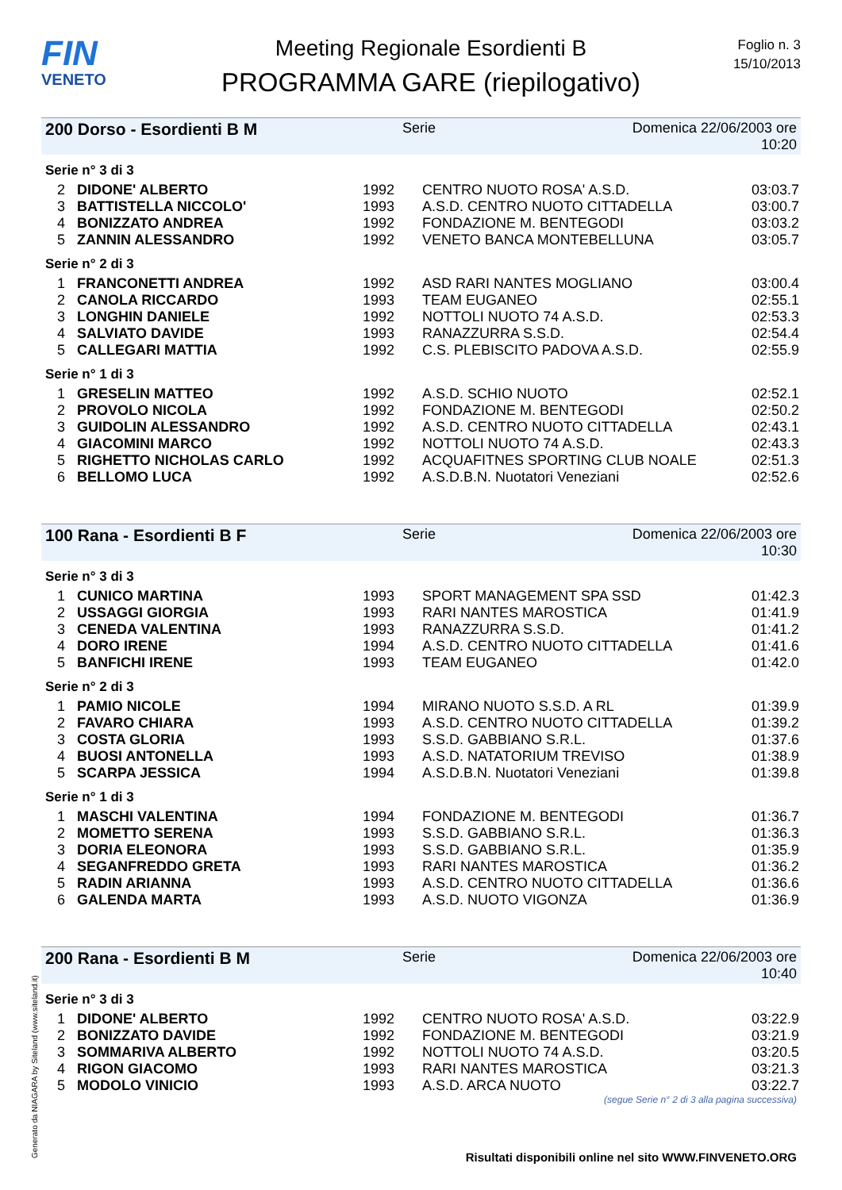FIN
VENETO
Meeting Regionale Esordienti B
PROGRAMMA GARE (riepilogativo)
Foglio n. 3
15/10/2013
200 Dorso - Esordienti B M Serie Domenica 22/06/2003 ore 10:20
Serie n° 3 di 3
| 2 | DIDONE' ALBERTO | 1992 | CENTRO NUOTO ROSA' A.S.D. | 03:03.7 |
| 3 | BATTISTELLA NICCOLO' | 1993 | A.S.D. CENTRO NUOTO CITTADELLA | 03:00.7 |
| 4 | BONIZZATO ANDREA | 1992 | FONDAZIONE M. BENTEGODI | 03:03.2 |
| 5 | ZANNIN ALESSANDRO | 1992 | VENETO BANCA MONTEBELLUNA | 03:05.7 |
Serie n° 2 di 3
| 1 | FRANCONETTI ANDREA | 1992 | ASD RARI NANTES MOGLIANO | 03:00.4 |
| 2 | CANOLA RICCARDO | 1993 | TEAM EUGANEO | 02:55.1 |
| 3 | LONGHIN DANIELE | 1992 | NOTTOLI NUOTO 74 A.S.D. | 02:53.3 |
| 4 | SALVIATO DAVIDE | 1993 | RANAZZURRA S.S.D. | 02:54.4 |
| 5 | CALLEGARI MATTIA | 1992 | C.S. PLEBISCITO PADOVA A.S.D. | 02:55.9 |
Serie n° 1 di 3
| 1 | GRESELIN MATTEO | 1992 | A.S.D. SCHIO NUOTO | 02:52.1 |
| 2 | PROVOLO NICOLA | 1992 | FONDAZIONE M. BENTEGODI | 02:50.2 |
| 3 | GUIDOLIN ALESSANDRO | 1992 | A.S.D. CENTRO NUOTO CITTADELLA | 02:43.1 |
| 4 | GIACOMINI MARCO | 1992 | NOTTOLI NUOTO 74 A.S.D. | 02:43.3 |
| 5 | RIGHETTO NICHOLAS CARLO | 1992 | ACQUAFITNES SPORTING CLUB NOALE | 02:51.3 |
| 6 | BELLOMO LUCA | 1992 | A.S.D.B.N. Nuotatori Veneziani | 02:52.6 |
100 Rana - Esordienti B F Serie Domenica 22/06/2003 ore 10:30
Serie n° 3 di 3
| 1 | CUNICO MARTINA | 1993 | SPORT MANAGEMENT SPA SSD | 01:42.3 |
| 2 | USSAGGI GIORGIA | 1993 | RARI NANTES MAROSTICA | 01:41.9 |
| 3 | CENEDA VALENTINA | 1993 | RANAZZURRA S.S.D. | 01:41.2 |
| 4 | DORO IRENE | 1994 | A.S.D. CENTRO NUOTO CITTADELLA | 01:41.6 |
| 5 | BANFICHI IRENE | 1993 | TEAM EUGANEO | 01:42.0 |
Serie n° 2 di 3
| 1 | PAMIO NICOLE | 1994 | MIRANO NUOTO S.S.D. A RL | 01:39.9 |
| 2 | FAVARO CHIARA | 1993 | A.S.D. CENTRO NUOTO CITTADELLA | 01:39.2 |
| 3 | COSTA GLORIA | 1993 | S.S.D. GABBIANO S.R.L. | 01:37.6 |
| 4 | BUOSI ANTONELLA | 1993 | A.S.D. NATATORIUM TREVISO | 01:38.9 |
| 5 | SCARPA JESSICA | 1994 | A.S.D.B.N. Nuotatori Veneziani | 01:39.8 |
Serie n° 1 di 3
| 1 | MASCHI VALENTINA | 1994 | FONDAZIONE M. BENTEGODI | 01:36.7 |
| 2 | MOMETTO SERENA | 1993 | S.S.D. GABBIANO S.R.L. | 01:36.3 |
| 3 | DORIA ELEONORA | 1993 | S.S.D. GABBIANO S.R.L. | 01:35.9 |
| 4 | SEGANFREDDO GRETA | 1993 | RARI NANTES MAROSTICA | 01:36.2 |
| 5 | RADIN ARIANNA | 1993 | A.S.D. CENTRO NUOTO CITTADELLA | 01:36.6 |
| 6 | GALENDA MARTA | 1993 | A.S.D. NUOTO VIGONZA | 01:36.9 |
200 Rana - Esordienti B M Serie Domenica 22/06/2003 ore 10:40
Serie n° 3 di 3
| 1 | DIDONE' ALBERTO | 1992 | CENTRO NUOTO ROSA' A.S.D. | 03:22.9 |
| 2 | BONIZZATO DAVIDE | 1992 | FONDAZIONE M. BENTEGODI | 03:21.9 |
| 3 | SOMMARIVA ALBERTO | 1992 | NOTTOLI NUOTO 74 A.S.D. | 03:20.5 |
| 4 | RIGON GIACOMO | 1993 | RARI NANTES MAROSTICA | 03:21.3 |
| 5 | MODOLO VINICIO | 1993 | A.S.D. ARCA NUOTO | 03:22.7 |
(segue Serie n° 2 di 3 alla pagina successiva)
Generato da NIAGARA by Siteland (www.siteland.it)
Risultati disponibili online nel sito WWW.FINVENETO.ORG